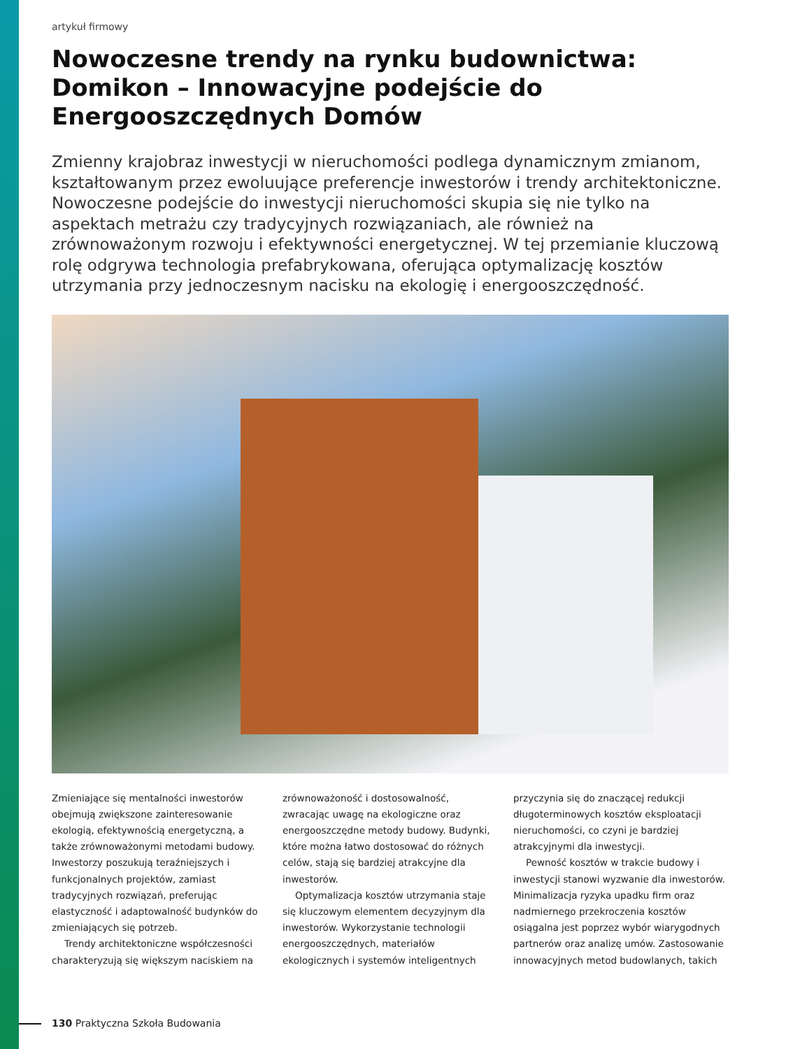artykuł firmowy
Nowoczesne trendy na rynku budownictwa: Domikon – Innowacyjne podejście do Energooszczędnych Domów
Zmienny krajobraz inwestycji w nieruchomości podlega dynamicznym zmianom, kształtowanym przez ewoluujące preferencje inwestorów i trendy architektoniczne. Nowoczesne podejście do inwestycji nieruchomości skupia się nie tylko na aspektach metrażu czy tradycyjnych rozwiązaniach, ale również na zrównoważonym rozwoju i efektywności energetycznej. W tej przemianie kluczową rolę odgrywa technologia prefabrykowana, oferująca optymalizację kosztów utrzymania przy jednoczesnym nacisku na ekologię i energooszczędność.
Zmieniające się mentalności inwestorów obejmują zwiększone zainteresowanie ekologią, efektywnością energetyczną, a także zrównoważonymi metodami budowy. Inwestorzy poszukują teraźniejszych i funkcjonalnych projektów, zamiast tradycyjnych rozwiązań, preferując elastyczność i adaptowalność budynków do zmieniających się potrzeb.
Trendy architektoniczne współczesności charakteryzują się większym naciskiem na zrównoważoność i dostosowalność, zwracając uwagę na ekologiczne oraz energooszczędne metody budowy. Budynki, które można łatwo dostosować do różnych celów, stają się bardziej atrakcyjne dla inwestorów.
Optymalizacja kosztów utrzymania staje się kluczowym elementem decyzyjnym dla inwestorów. Wykorzystanie technologii energooszczędnych, materiałów ekologicznych i systemów inteligentnych przyczynia się do znaczącej redukcji długoterminowych kosztów eksploatacji nieruchomości, co czyni je bardziej atrakcyjnymi dla inwestycji.
Pewność kosztów w trakcie budowy i inwestycji stanowi wyzwanie dla inwestorów. Minimalizacja ryzyka upadku firm oraz nadmiernego przekroczenia kosztów osiągalna jest poprzez wybór wiarygodnych partnerów oraz analizę umów. Zastosowanie innowacyjnych metod budowlanych, takich
130 Praktyczna Szkoła Budowania